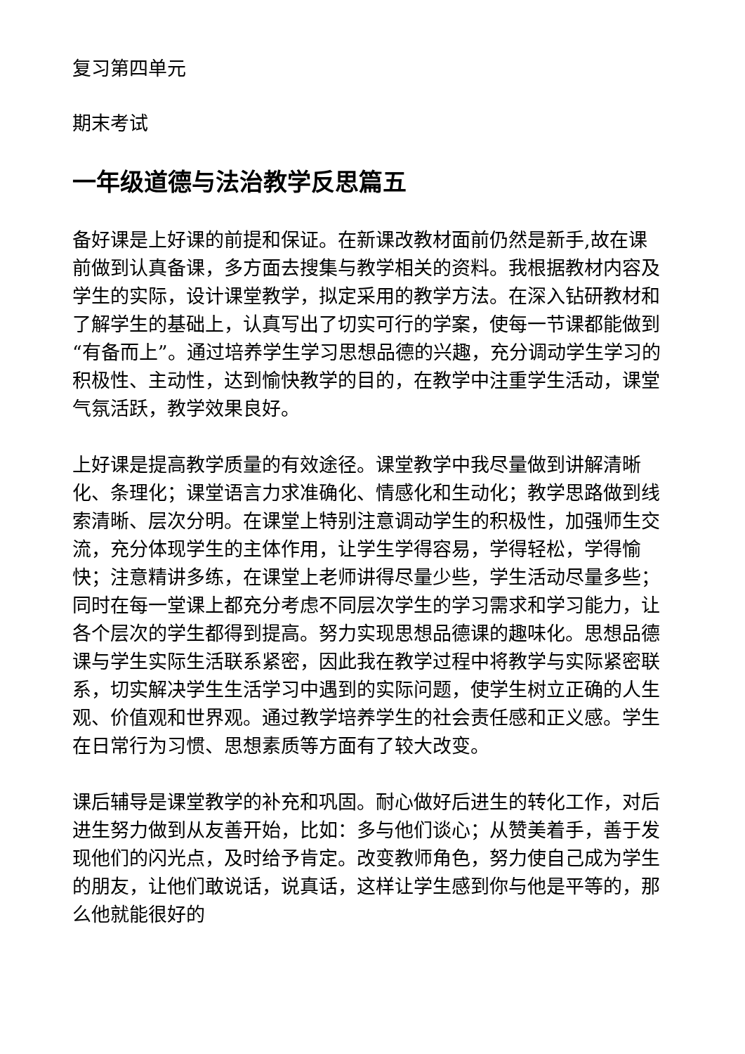复习第四单元
期末考试
一年级道德与法治教学反思篇五
备好课是上好课的前提和保证。在新课改教材面前仍然是新手,故在课前做到认真备课，多方面去搜集与教学相关的资料。我根据教材内容及学生的实际，设计课堂教学，拟定采用的教学方法。在深入钻研教材和了解学生的基础上，认真写出了切实可行的学案，使每一节课都能做到“有备而上”。通过培养学生学习思想品德的兴趣，充分调动学生学习的积极性、主动性，达到愉快教学的目的，在教学中注重学生活动，课堂气氛活跃，教学效果良好。
上好课是提高教学质量的有效途径。课堂教学中我尽量做到讲解清晰化、条理化；课堂语言力求准确化、情感化和生动化；教学思路做到线索清晰、层次分明。在课堂上特别注意调动学生的积极性，加强师生交流，充分体现学生的主体作用，让学生学得容易，学得轻松，学得愉快；注意精讲多练，在课堂上老师讲得尽量少些，学生活动尽量多些；同时在每一堂课上都充分考虑不同层次学生的学习需求和学习能力，让各个层次的学生都得到提高。努力实现思想品德课的趣味化。思想品德课与学生实际生活联系紧密，因此我在教学过程中将教学与实际紧密联系，切实解决学生生活学习中遇到的实际问题，使学生树立正确的人生观、价值观和世界观。通过教学培养学生的社会责任感和正义感。学生在日常行为习惯、思想素质等方面有了较大改变。
课后辅导是课堂教学的补充和巩固。耐心做好后进生的转化工作，对后进生努力做到从友善开始，比如：多与他们谈心；从赞美着手，善于发现他们的闪光点，及时给予肯定。改变教师角色，努力使自己成为学生的朋友，让他们敢说话，说真话，这样让学生感到你与他是平等的，那么他就能很好的